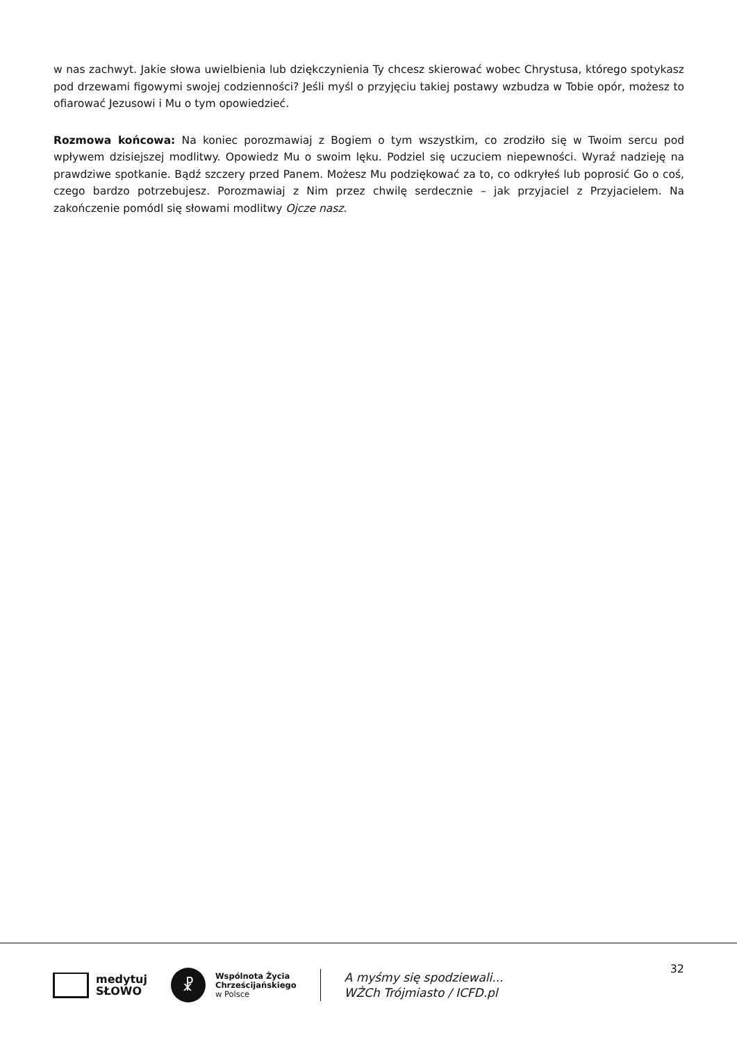w nas zachwyt. Jakie słowa uwielbienia lub dziękczynienia Ty chcesz skierować wobec Chrystusa, którego spotykasz pod drzewami figowymi swojej codzienności? Jeśli myśl o przyjęciu takiej postawy wzbudza w Tobie opór, możesz to ofiarować Jezusowi i Mu o tym opowiedzieć.
Rozmowa końcowa: Na koniec porozmawiaj z Bogiem o tym wszystkim, co zrodziło się w Twoim sercu pod wpływem dzisiejszej modlitwy. Opowiedz Mu o swoim lęku. Podziel się uczuciem niepewności. Wyraź nadzieję na prawdziwe spotkanie. Bądź szczery przed Panem. Możesz Mu podziękować za to, co odkryłeś lub poprosić Go o coś, czego bardzo potrzebujesz. Porozmawiaj z Nim przez chwilę serdecznie – jak przyjaciel z Przyjacielem. Na zakończenie pomódl się słowami modlitwy Ojcze nasz.
medytuj
SŁOWO
☧
Wspólnota Życia
Chrześcijańskiego
w Polsce
A myśmy się spodziewali...
WŻCh Trójmiasto / ICFD.pl
32